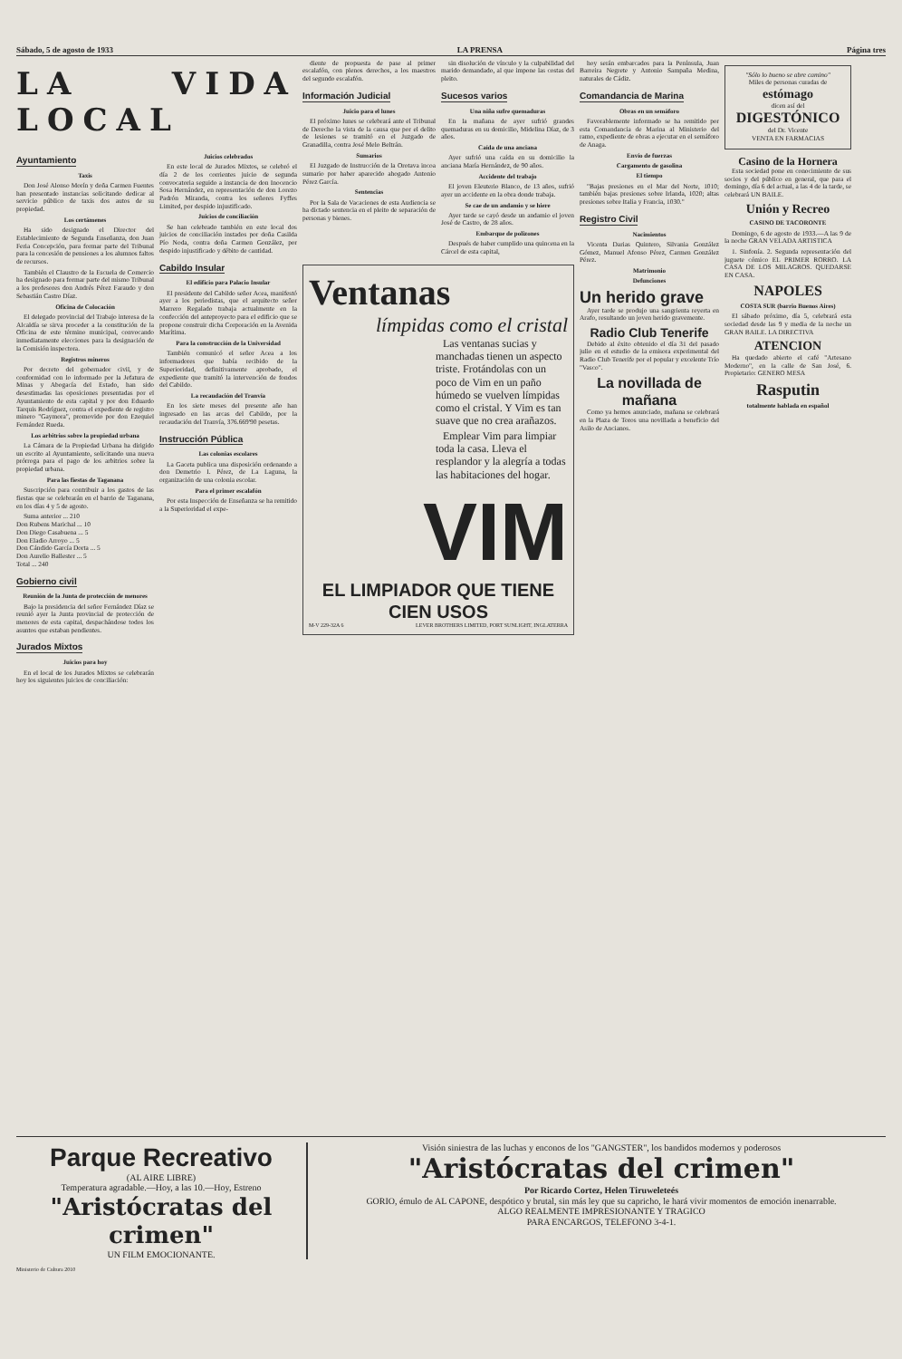Sábado, 5 de agosto de 1933 LA PRENSA Página tres
LA VIDA LOCAL
Ayuntamiento
Taxis
Don José Alonso Morín y doña Carmen Fuentes han presentado instancias solicitando dedicar al servicio público de taxis dos autos de su propiedad.
Los certámenes
Ha sido designado el Director del Establecimiento de Segunda Enseñanza, don Juan Feria Concepción, para formar parte del Tribunal para la concesión de pensiones a los alumnos faltos de recursos.
También el Claustro de la Escuela de Comercio ha designado para formar parte del mismo Tribunal a los profesores don Andrés Pérez Faraudo y don Sebastián Castro Díaz.
Oficina de Colocación
El delegado provincial del Trabajo interesa de la Alcaldía se sirva proceder a la constitución de la Oficina de este término municipal, convocando inmediatamente elecciones para la designación de la Comisión inspectora.
Registros mineros
Por decreto del gobernador civil, y de conformidad con lo informado por la Jefatura de Minas y Abogacía del Estado, han sido desestimadas las oposiciones presentadas por el Ayuntamiento de esta capital y por don Eduardo Tarquis Rodríguez, contra el expediente de registro minero "Gaymora", promovido por don Ezequiel Fernández Rueda.
Los arbitrios sobre la propiedad urbana
La Cámara de la Propiedad Urbana ha dirigido un escrito al Ayuntamiento, solicitando una nueva prórroga para el pago de los arbitrios sobre la propiedad urbana.
Para las fiestas de Taganana
Suscripción para contribuir a los gastos de las fiestas que se celebrarán en el barrio de Taganana, en los días 4 y 5 de agosto.
Suma anterior ... 210
Don Rubens Marichal ... 10
Don Diego Casabuena ... 5
Don Eladio Arroyo ... 5
Don Cándido García Dorta ... 5
Don Aurelio Ballester ... 5
Total ... 240
Gobierno civil
Reunión de la Junta de protección de menores
Bajo la presidencia del señor Fernández Díaz se reunió ayer la Junta provincial de protección de menores de esta capital, despachándose todos los asuntos que estaban pendientes.
Jurados Mixtos
Juicios para hoy
En el local de los Jurados Mixtos se celebrarán hoy los siguientes juicios de conciliación:
Juicios celebrados
En este local de Jurados Mixtos, se celebró el día 2 de los corrientes juicio de segunda convocatoria seguido a instancia de don Inocencio Sosa Hernández, en representación de don Lorezo Padrón Miranda, contra los señores Fyffes Limited, por despido injustificado.
Juicios de conciliación
Se han celebrado también en este local dos juicios de conciliación instados por doña Casilda Pío Noda, contra doña Carmen González, por despido injustificado y débito de cantidad.
Cabildo Insular
El edificio para Palacio Insular
El presidente del Cabildo señor Acea, manifestó ayer a los periodistas, que el arquitecto señor Marrero Regalado trabaja actualmente en la confección del anteproyecto para el edificio que se propone construir dicha Corporación en la Avenida Marítima.
Para la construcción de la Universidad
También comunicó el señor Acea a los informadores que había recibido de la Superioridad, definitivamente aprobado, el expediente que tramitó la intervención de fondos del Cabildo.
La recaudación del Tranvía
En los siete meses del presente año han ingresado en las arcas del Cabildo, por la recaudación del Tranvía, 376.669'90 pesetas.
Instrucción Pública
Las colonias escolares
La Gaceta publica una disposición ordenando a don Demetrio I. Pérez, de La Laguna, la organización de una colonia escolar.
Para el primer escalafón
Por esta Inspección de Enseñanza se ha remitido a la Superioridad el expe-
diente de propuesta de pase al primer escalafón, con plenos derechos, a los maestros del segundo escalafón.
Información Judicial
Juicio para el lunes
El próximo lunes se celebrará ante el Tribunal de Derecho la vista de la causa que por el delito de lesiones se tramitó en el Juzgado de Granadilla, contra José Melo Beltrán.
Sumarios
El Juzgado de Instrucción de la Orotava incoa sumario por haber aparecido ahogado Antonio Pérez García.
Sentencias
Por la Sala de Vacaciones de esta Audiencia se ha dictado sentencia en el pleito de separación de personas y bienes.
sin disolución de vínculo y la culpabilidad del marido demandado, al que impone las costas del pleito.
Sucesos varios
Una niña sufre quemaduras
En la mañana de ayer sufrió grandes quemaduras en su domicilio, Midelina Díaz, de 3 años.
Caída de una anciana
Ayer sufrió una caída en su domicilio la anciana María Hernández, de 90 años.
Accidente del trabajo
El joven Eleuterio Blanco, de 13 años, sufrió ayer un accidente en la obra donde trabaja.
Se cae de un andamio y se hiere
Ayer tarde se cayó desde un andamio el joven José de Castro, de 28 años.
Embarque de polizones
Después de haber cumplido una quincena en la Cárcel de esta capital,
Ventanas
límpidas como el cristal
Las ventanas sucias y manchadas tienen un aspecto triste. Frotándolas con un poco de Vim en un paño húmedo se vuelven límpidas como el cristal. Y Vim es tan suave que no crea arañazos.
Emplear Vim para limpiar toda la casa. Lleva el resplandor y la alegría a todas las habitaciones del hogar.
VIM
EL LIMPIADOR QUE TIENE CIEN USOS
M-V 229-32A 6 LEVER BROTHERS LIMITED, PORT SUNLIGHT, INGLATERRA
hoy serán embarcados para la Península, Juan Barreira Negrete y Antonio Sampaña Medina, naturales de Cádiz.
Comandancia de Marina
Obras en un semáforo
Favorablemente informado se ha remitido por esta Comandancia de Marina al Ministerio del ramo, expediente de obras a ejecutar en el semáforo de Anaga.
Envío de fuerzas
Cargamento de gasolina
El tiempo
"Bajas presiones en el Mar del Norte, 1010; también bajas presiones sobre Irlanda, 1020; altas presiones sobre Italia y Francia, 1030."
Registro Civil
Nacimientos
Vicenta Darias Quintero, Silvania González Gómez, Manuel Afonso Pérez, Carmen González Pérez.
Matrimonio
Defunciones
Un herido grave
Ayer tarde se produjo una sangrienta reyerta en Arafo, resultando un joven herido gravemente.
Radio Club Tenerife
Debido al éxito obtenido el día 31 del pasado julio en el estudio de la emisora experimental del Radio Club Tenerife por el popular y excelente Trío "Vasco".
La novillada de mañana
Como ya hemos anunciado, mañana se celebrará en la Plaza de Toros una novillada a beneficio del Asilo de Ancianos.
"Sólo lo bueno se abre camino"
Miles de personas curadas de
estómago
dicen así del
DIGESTÓNICO
del Dr. Vicente
VENTA EN FARMACIAS
Casino de la Hornera
Esta sociedad pone en conocimiento de sus socios y del público en general, que para el domingo, día 6 del actual, a las 4 de la tarde, se celebrará UN BAILE.
Unión y Recreo
CASINO DE TACORONTE
Domingo, 6 de agosto de 1933.—A las 9 de la noche GRAN VELADA ARTISTICA
1. Sinfonía. 2. Segunda representación del juguete cómico EL PRIMER RORRO. LA CASA DE LOS MILAGROS. QUEDARSE EN CASA.
NAPOLES
COSTA SUR (barrio Buenos Aires)
El sábado próximo, día 5, celebrará esta sociedad desde las 9 y media de la noche un GRAN BAILE. LA DIRECTIVA
ATENCION
Ha quedado abierto el café "Artesano Moderno", en la calle de San José, 6. Propietario: GENERO MESA
Rasputin
totalmente hablada en español
Parque Recreativo
(AL AIRE LIBRE)
Temperatura agradable.—Hoy, a las 10.—Hoy, Estreno
"Aristócratas del crimen"
UN FILM EMOCIONANTE.
Visión siniestra de las luchas y enconos de los "GANGSTER", los bandidos modernos y poderosos
"Aristócratas del crimen"
Por Ricardo Cortez, Helen Tiruweleteés
GORIO, émulo de AL CAPONE, despótico y brutal, sin más ley que su capricho, le hará vivir momentos de emoción inenarrable.
ALGO REALMENTE IMPRESIONANTE Y TRAGICO
PARA ENCARGOS, TELEFONO 3-4-1.
Ministerio de Cultura 2010